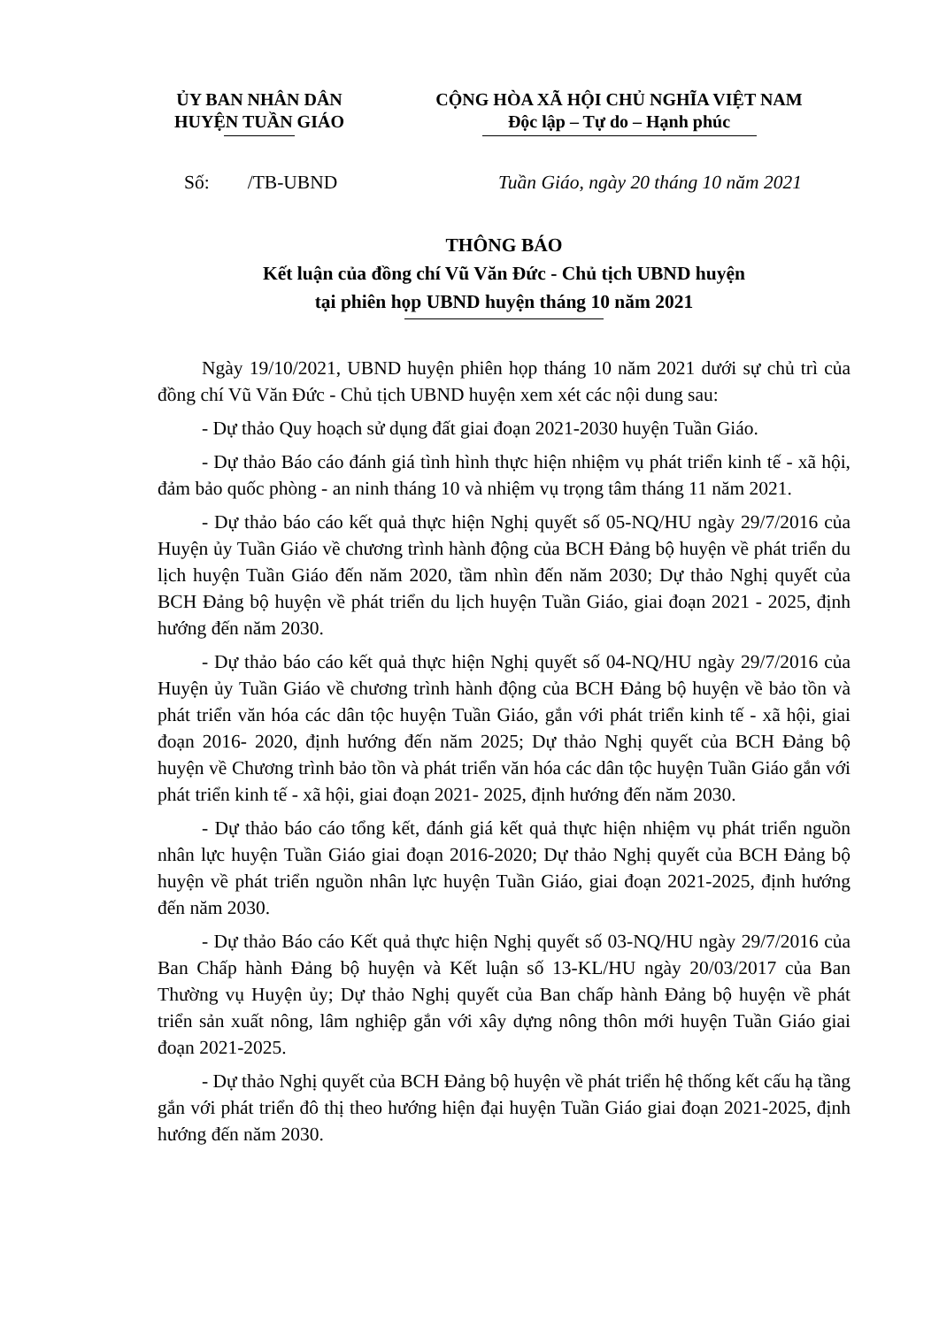ỦY BAN NHÂN DÂN
HUYỆN TUẦN GIÁO
CỘNG HÒA XÃ HỘI CHỦ NGHĨA VIỆT NAM
Độc lập – Tự do – Hạnh phúc
Số: /TB-UBND Tuần Giáo, ngày 20 tháng 10 năm 2021
THÔNG BÁO
Kết luận của đồng chí Vũ Văn Đức - Chủ tịch UBND huyện
tại phiên họp UBND huyện tháng 10 năm 2021
Ngày 19/10/2021, UBND huyện phiên họp tháng 10 năm 2021 dưới sự chủ trì của đồng chí Vũ Văn Đức - Chủ tịch UBND huyện xem xét các nội dung sau:
- Dự thảo Quy hoạch sử dụng đất giai đoạn 2021-2030 huyện Tuần Giáo.
- Dự thảo Báo cáo đánh giá tình hình thực hiện nhiệm vụ phát triển kinh tế - xã hội, đảm bảo quốc phòng - an ninh tháng 10 và nhiệm vụ trọng tâm tháng 11 năm 2021.
- Dự thảo báo cáo kết quả thực hiện Nghị quyết số 05-NQ/HU ngày 29/7/2016 của Huyện ủy Tuần Giáo về chương trình hành động của BCH Đảng bộ huyện về phát triển du lịch huyện Tuần Giáo đến năm 2020, tầm nhìn đến năm 2030; Dự thảo Nghị quyết của BCH Đảng bộ huyện về phát triển du lịch huyện Tuần Giáo, giai đoạn 2021 - 2025, định hướng đến năm 2030.
- Dự thảo báo cáo kết quả thực hiện Nghị quyết số 04-NQ/HU ngày 29/7/2016 của Huyện ủy Tuần Giáo về chương trình hành động của BCH Đảng bộ huyện về bảo tồn và phát triển văn hóa các dân tộc huyện Tuần Giáo, gắn với phát triển kinh tế - xã hội, giai đoạn 2016- 2020, định hướng đến năm 2025; Dự thảo Nghị quyết của BCH Đảng bộ huyện về Chương trình bảo tồn và phát triển văn hóa các dân tộc huyện Tuần Giáo gắn với phát triển kinh tế - xã hội, giai đoạn 2021- 2025, định hướng đến năm 2030.
- Dự thảo báo cáo tổng kết, đánh giá kết quả thực hiện nhiệm vụ phát triển nguồn nhân lực huyện Tuần Giáo giai đoạn 2016-2020; Dự thảo Nghị quyết của BCH Đảng bộ huyện về phát triển nguồn nhân lực huyện Tuần Giáo, giai đoạn 2021-2025, định hướng đến năm 2030.
- Dự thảo Báo cáo Kết quả thực hiện Nghị quyết số 03-NQ/HU ngày 29/7/2016 của Ban Chấp hành Đảng bộ huyện và Kết luận số 13-KL/HU ngày 20/03/2017 của Ban Thường vụ Huyện ủy; Dự thảo Nghị quyết của Ban chấp hành Đảng bộ huyện về phát triển sản xuất nông, lâm nghiệp gắn với xây dựng nông thôn mới huyện Tuần Giáo giai đoạn 2021-2025.
- Dự thảo Nghị quyết của BCH Đảng bộ huyện về phát triển hệ thống kết cấu hạ tầng gắn với phát triển đô thị theo hướng hiện đại huyện Tuần Giáo giai đoạn 2021-2025, định hướng đến năm 2030.